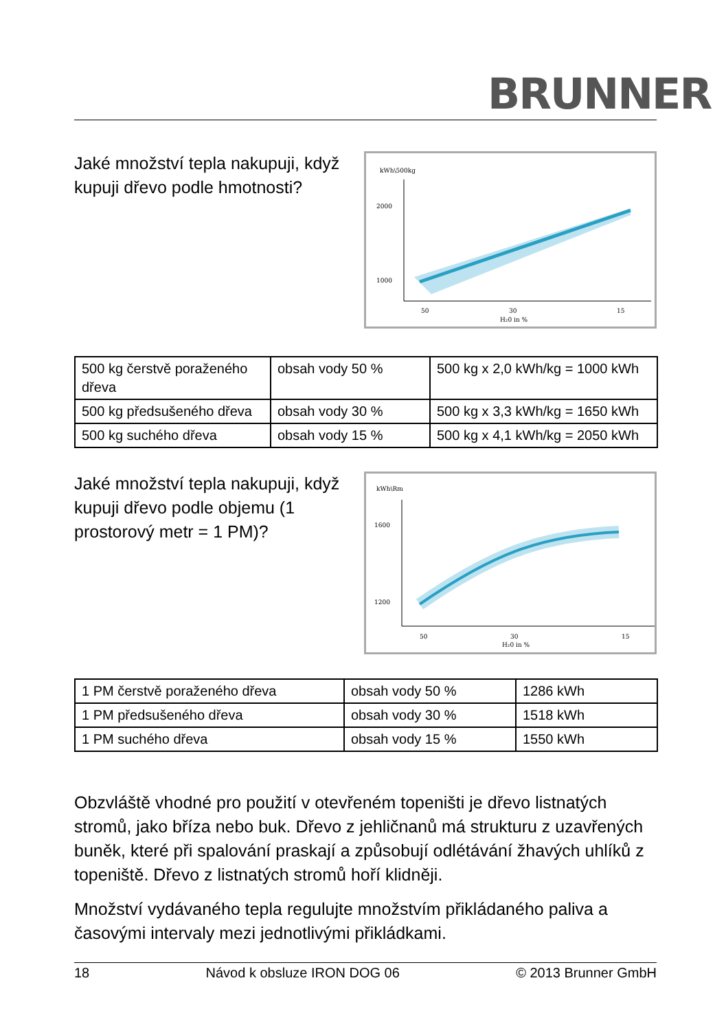BRUNNER
Jaké množství tepla nakupuji, když kupuji dřevo podle hmotnosti?
kWh\500kg
2000
1000
50
30
15
H₂0 in %
| 500 kg čerstvě poraženého dřeva | obsah vody 50 % | 500 kg x 2,0 kWh/kg = 1000 kWh |
| 500 kg předsušeného dřeva | obsah vody 30 % | 500 kg x 3,3 kWh/kg = 1650 kWh |
| 500 kg suchého dřeva | obsah vody 15 % | 500 kg x 4,1 kWh/kg = 2050 kWh |
Jaké množství tepla nakupuji, když kupuji dřevo podle objemu (1 prostorový metr = 1 PM)?
kWh\Rm
1600
1200
50
30
15
H₂0 in %
| 1 PM čerstvě poraženého dřeva | obsah vody 50 % | 1286 kWh |
| 1 PM předsušeného dřeva | obsah vody 30 % | 1518 kWh |
| 1 PM suchého dřeva | obsah vody 15 % | 1550 kWh |
Obzvláště vhodné pro použití v otevřeném topeništi je dřevo listnatých stromů, jako bříza nebo buk. Dřevo z jehličnanů má strukturu z uzavřených buněk, které při spalování praskají a způsobují odlétávání žhavých uhlíků z topeniště. Dřevo z listnatých stromů hoří klidněji.
Množství vydávaného tepla regulujte množstvím přikládaného paliva a časovými intervaly mezi jednotlivými přikládkami.
18 Návod k obsluze IRON DOG 06 © 2013 Brunner GmbH